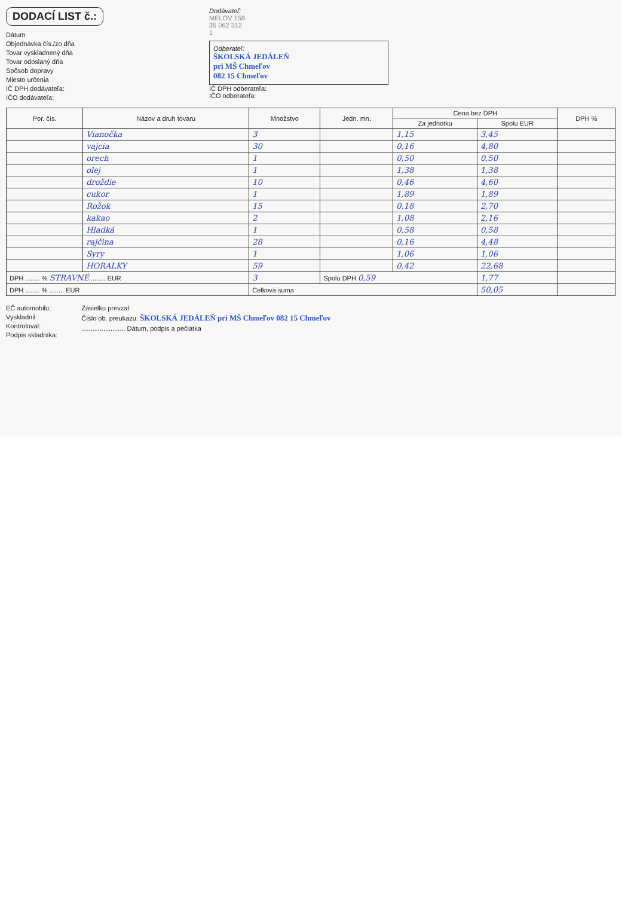DODACÍ LIST č.:
Dátum
Objednávka čís./zo dňa
Tovar vyskladnený dňa
Tovar odoslaný dňa
Spôsob dopravy
Miesto určenia
IČ DPH dodávateľa:
IČO dodávateľa:
Dodávateľ:
MELOV 158
35 062 312
1
Odberateľ:
ŠKOLSKÁ JEDÁLEŇ
pri MŠ Chmeľov
082 15 Chmeľov
IČ DPH odberateľa:
IČO odberateľa:
| Por. čís. | Názov a druh tovaru | Množstvo | Jedn. mn. | Cena bez DPH | | DPH % |
| --- | --- | --- | --- | --- | --- | --- |
| | | | | Za jednotku | Spolu EUR | |
| | Vianočka | 3 | | 1,15 | 3,45 | |
| | vajcia | 30 | | 0,16 | 4,80 | |
| | orech | 1 | | 0,50 | 0,50 | |
| | olej | 1 | | 1,38 | 1,38 | |
| | droždie | 10 | | 0,46 | 4,60 | |
| | cukor | 1 | | 1,89 | 1,89 | |
| | Rožok | 15 | | 0,18 | 2,70 | |
| | kakao | 2 | | 1,08 | 2,16 | |
| | Hladká | 1 | | 0,58 | 0,58 | |
| | rajčina | 28 | | 0,16 | 4,48 | |
| | Syry | 1 | | 1,06 | 1,06 | |
| | HORALKY | 59 | | 0,42 | 22,68 | |
| DPH ........ % STRAVNÉ ........ EUR | | 3 | Spolu DPH 0,59 | | 1,77 | |
| DPH ........ % ........ EUR | | Celková suma | | | 50,05 | |
EČ automobilu:
Vyskladnil:
Kontroloval:
Podpis skladníka:
Zásielku prevzal:
Číslo ob. preukazu: ŠKOLSKÁ JEDÁLEŇ pri MŠ Chmeľov 082 15 Chmeľov
........................ Dátum, podpis a pečiatka